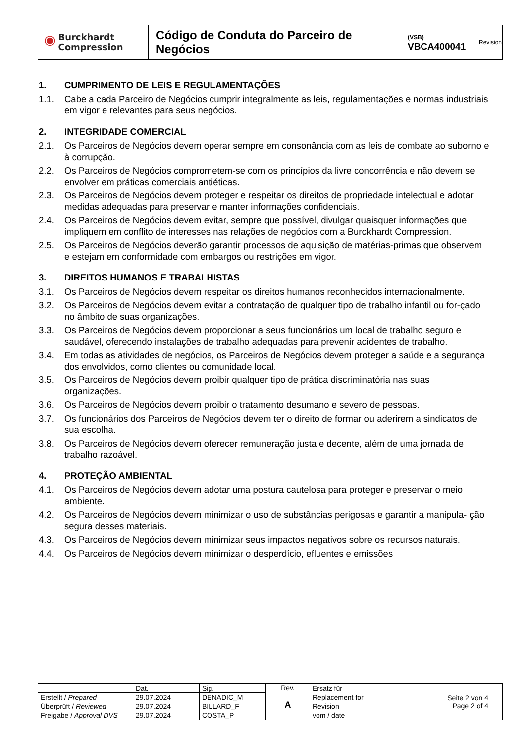| ◉ Burckhardt Compression | Código de Conduta do Parceiro de Negócios | (VSB) VBCA400041 | Revision |
1. CUMPRIMENTO DE LEIS E REGULAMENTAÇÕES
1.1. Cabe a cada Parceiro de Negócios cumprir integralmente as leis, regulamentações e normas industriais em vigor e relevantes para seus negócios.
2. INTEGRIDADE COMERCIAL
2.1. Os Parceiros de Negócios devem operar sempre em consonância com as leis de combate ao suborno e à corrupção.
2.2. Os Parceiros de Negócios comprometem-se com os princípios da livre concorrência e não devem se envolver em práticas comerciais antiéticas.
2.3. Os Parceiros de Negócios devem proteger e respeitar os direitos de propriedade intelectual e adotar medidas adequadas para preservar e manter informações confidenciais.
2.4. Os Parceiros de Negócios devem evitar, sempre que possível, divulgar quaisquer informações que impliquem em conflito de interesses nas relações de negócios com a Burckhardt Compression.
2.5. Os Parceiros de Negócios deverão garantir processos de aquisição de matérias-primas que observem e estejam em conformidade com embargos ou restrições em vigor.
3. DIREITOS HUMANOS E TRABALHISTAS
3.1. Os Parceiros de Negócios devem respeitar os direitos humanos reconhecidos internacionalmente.
3.2. Os Parceiros de Negócios devem evitar a contratação de qualquer tipo de trabalho infantil ou for-çado no âmbito de suas organizações.
3.3. Os Parceiros de Negócios devem proporcionar a seus funcionários um local de trabalho seguro e saudável, oferecendo instalações de trabalho adequadas para prevenir acidentes de trabalho.
3.4. Em todas as atividades de negócios, os Parceiros de Negócios devem proteger a saúde e a segurança dos envolvidos, como clientes ou comunidade local.
3.5. Os Parceiros de Negócios devem proibir qualquer tipo de prática discriminatória nas suas organizações.
3.6. Os Parceiros de Negócios devem proibir o tratamento desumano e severo de pessoas.
3.7. Os funcionários dos Parceiros de Negócios devem ter o direito de formar ou aderirem a sindicatos de sua escolha.
3.8. Os Parceiros de Negócios devem oferecer remuneração justa e decente, além de uma jornada de trabalho razoável.
4. PROTEÇÃO AMBIENTAL
4.1. Os Parceiros de Negócios devem adotar uma postura cautelosa para proteger e preservar o meio ambiente.
4.2. Os Parceiros de Negócios devem minimizar o uso de substâncias perigosas e garantir a manipula- ção segura desses materiais.
4.3. Os Parceiros de Negócios devem minimizar seus impactos negativos sobre os recursos naturais.
4.4. Os Parceiros de Negócios devem minimizar o desperdício, efluentes e emissões
| | Dat. | Sig. | Rev. A | Ersatz für Replacement for Revision vom / date | Seite 2 von 4 Page 2 of 4 | |
| Erstellt / Prepared | 29.07.2024 | DENADIC_M | | | | |
| Überprüft / Reviewed | 29.07.2024 | BILLARD_F | | | | |
| Freigabe / Approval DVS | 29.07.2024 | COSTA_P | | | | |